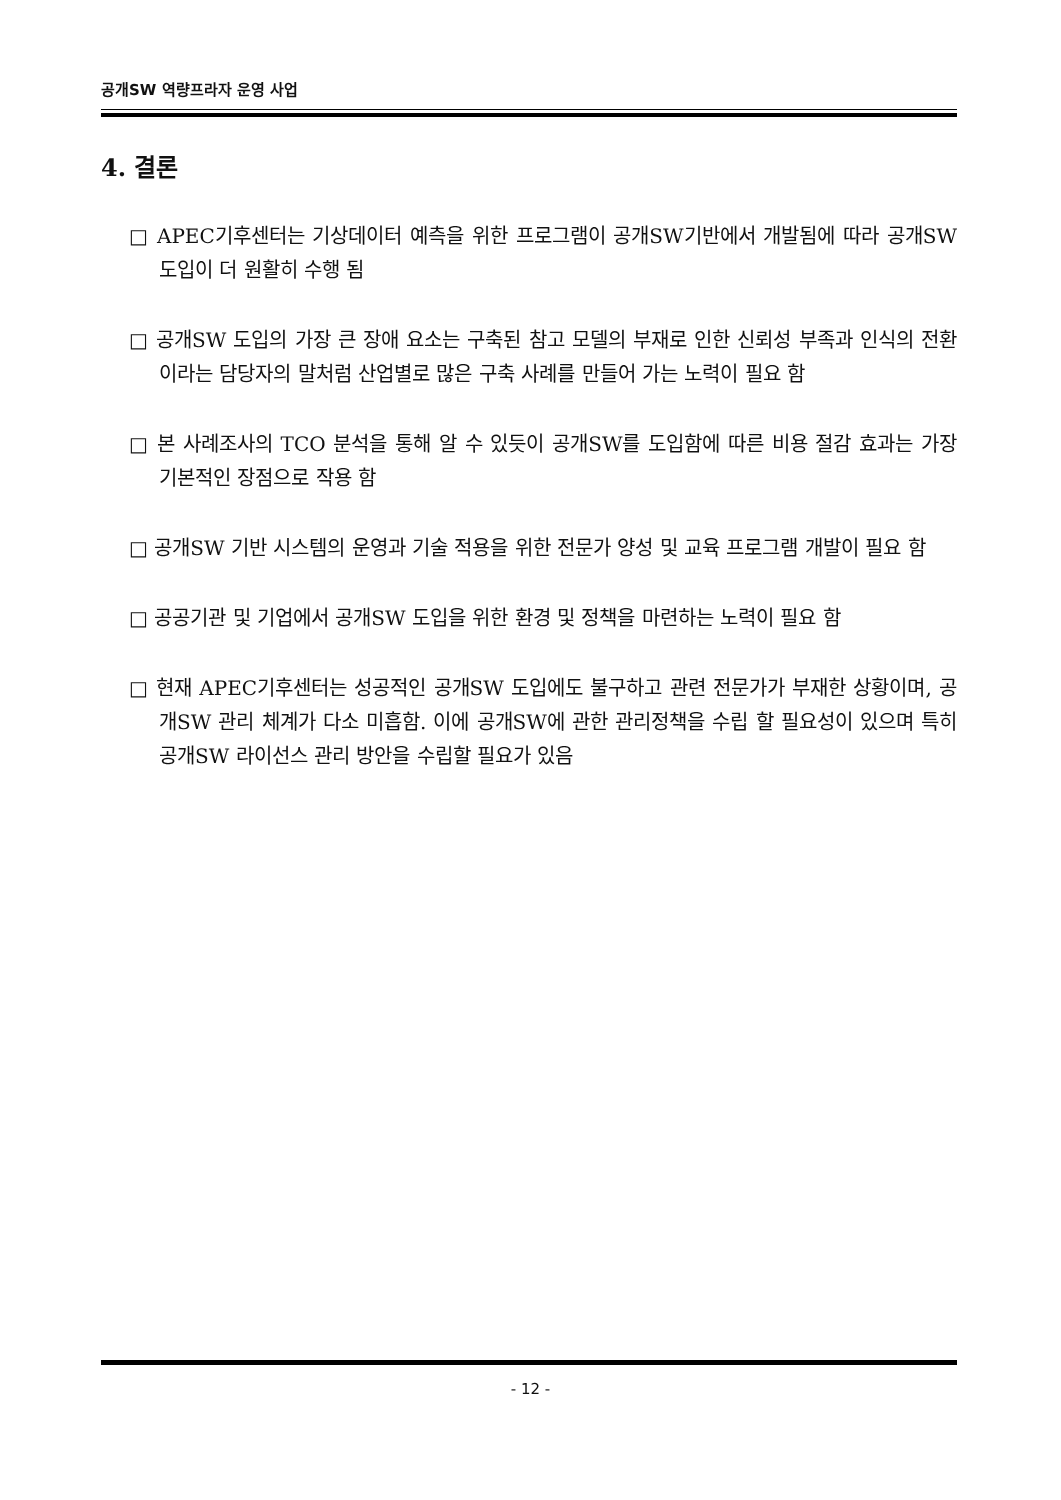공개SW 역량프라자 운영 사업
4. 결론
□ APEC기후센터는 기상데이터 예측을 위한 프로그램이 공개SW기반에서 개발됨에 따라 공개SW 도입이 더 원활히 수행 됨
□ 공개SW 도입의 가장 큰 장애 요소는 구축된 참고 모델의 부재로 인한 신뢰성 부족과 인식의 전환이라는 담당자의 말처럼 산업별로 많은 구축 사례를 만들어 가는 노력이 필요 함
□ 본 사례조사의 TCO 분석을 통해 알 수 있듯이 공개SW를 도입함에 따른 비용 절감 효과는 가장 기본적인 장점으로 작용 함
□ 공개SW 기반 시스템의 운영과 기술 적용을 위한 전문가 양성 및 교육 프로그램 개발이 필요 함
□ 공공기관 및 기업에서 공개SW 도입을 위한 환경 및 정책을 마련하는 노력이 필요 함
□ 현재 APEC기후센터는 성공적인 공개SW 도입에도 불구하고 관련 전문가가 부재한 상황이며, 공개SW 관리 체계가 다소 미흡함. 이에 공개SW에 관한 관리정책을 수립 할 필요성이 있으며 특히 공개SW 라이선스 관리 방안을 수립할 필요가 있음
- 12 -